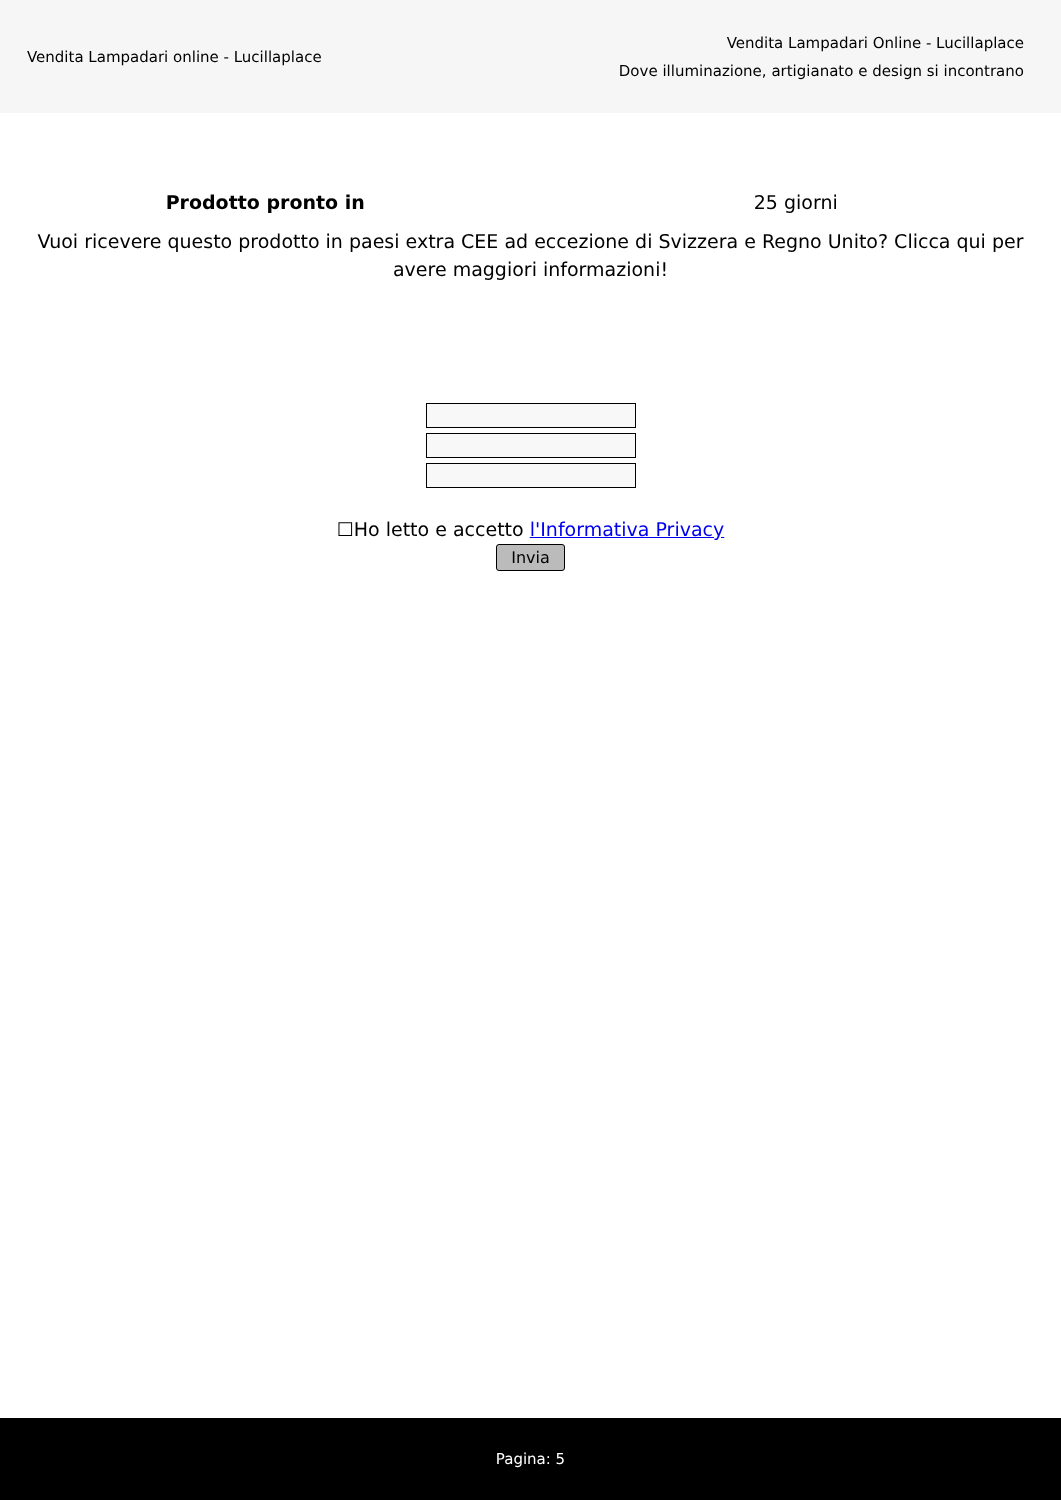Vendita Lampadari online - Lucillaplace
Vendita Lampadari Online - Lucillaplace
Dove illuminazione, artigianato e design si incontrano
Prodotto pronto in 25 giorni
Vuoi ricevere questo prodotto in paesi extra CEE ad eccezione di Svizzera e Regno Unito? Clicca qui per avere maggiori informazioni!
☐Ho letto e accetto l'Informativa Privacy
Invia
Pagina: 5